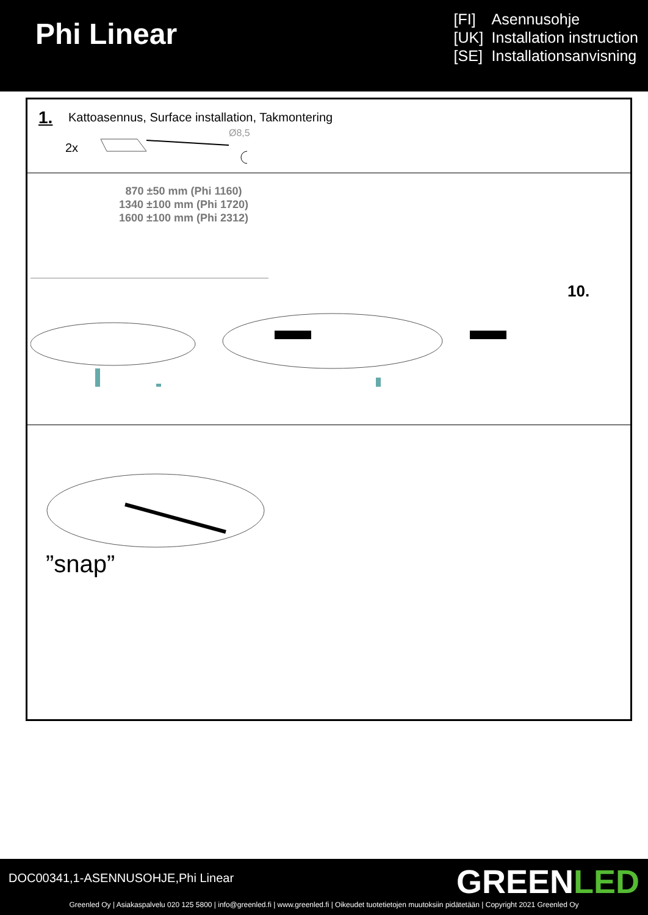Phi Linear
[FI] Asennusohje
[UK] Installation instruction
[SE] Installationsanvisning
1.
Kattoasennus, Surface installation, Takmontering
2x
Ø8,5
870 ±50 mm (Phi 1160)
1340 ±100 mm (Phi 1720)
1600 ±100 mm (Phi 2312)
10.
”snap”
DOC00341,1-ASENNUSOHJE,Phi Linear
GREENLED
Greenled Oy | Asiakaspalvelu 020 125 5800 | info@greenled.fi | www.greenled.fi | Oikeudet tuotetietojen muutoksiin pidätetään | Copyright 2021 Greenled Oy